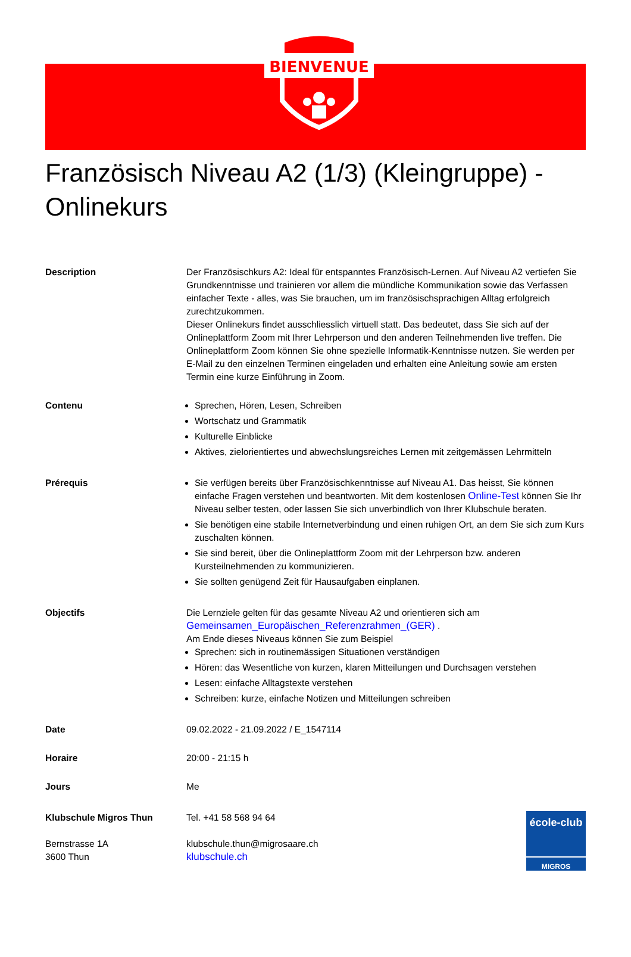BIENVENUE
Französisch Niveau A2 (1/3) (Kleingruppe) - Onlinekurs
Description Der Französischkurs A2: Ideal für entspanntes Französisch-Lernen. Auf Niveau A2 vertiefen Sie Grundkenntnisse und trainieren vor allem die mündliche Kommunikation sowie das Verfassen einfacher Texte - alles, was Sie brauchen, um im französischsprachigen Alltag erfolgreich zurechtzukommen.
Dieser Onlinekurs findet ausschliesslich virtuell statt. Das bedeutet, dass Sie sich auf der Onlineplattform Zoom mit Ihrer Lehrperson und den anderen Teilnehmenden live treffen. Die Onlineplattform Zoom können Sie ohne spezielle Informatik-Kenntnisse nutzen. Sie werden per E-Mail zu den einzelnen Terminen eingeladen und erhalten eine Anleitung sowie am ersten Termin eine kurze Einführung in Zoom.
Contenu Sprechen, Hören, Lesen, Schreiben
Wortschatz und Grammatik
Kulturelle Einblicke
Aktives, zielorientiertes und abwechslungsreiches Lernen mit zeitgemässen Lehrmitteln
Prérequis Sie verfügen bereits über Französischkenntnisse auf Niveau A1. Das heisst, Sie können einfache Fragen verstehen und beantworten. Mit dem kostenlosen Online-Test können Sie Ihr Niveau selber testen, oder lassen Sie sich unverbindlich von Ihrer Klubschule beraten.
Sie benötigen eine stabile Internetverbindung und einen ruhigen Ort, an dem Sie sich zum Kurs zuschalten können.
Sie sind bereit, über die Onlineplattform Zoom mit der Lehrperson bzw. anderen Kursteilnehmenden zu kommunizieren.
Sie sollten genügend Zeit für Hausaufgaben einplanen.
Objectifs Die Lernziele gelten für das gesamte Niveau A2 und orientieren sich am Gemeinsamen_Europäischen_Referenzrahmen_(GER) .
Am Ende dieses Niveaus können Sie zum Beispiel
Sprechen: sich in routinemässigen Situationen verständigen
Hören: das Wesentliche von kurzen, klaren Mitteilungen und Durchsagen verstehen
Lesen: einfache Alltagstexte verstehen
Schreiben: kurze, einfache Notizen und Mitteilungen schreiben
Date 09.02.2022 - 21.09.2022 / E_1547114
Horaire 20:00 - 21:15 h
Jours Me
Klubschule Migros Thun
Bernstrasse 1A
3600 Thun
Tel. +41 58 568 94 64
klubschule.thun@migrosaare.ch
klubschule.ch
école-club
MIGROS